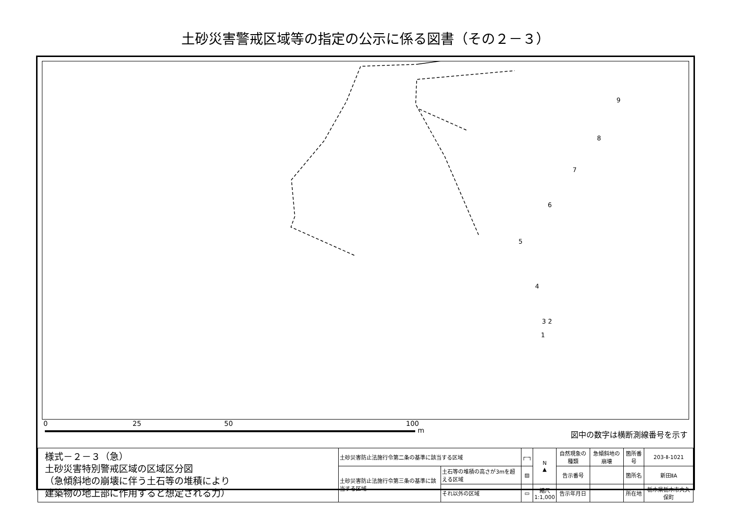土砂災害警戒区域等の指定の公示に係る図書（その２－３）
9
8
7
6
5
4
3 2
1
0 25 50 100
m 図中の数字は横断測線番号を示す
| 様式－２－３（急） 土砂災害特別警戒区域の区域区分図 （急傾斜地の崩壊に伴う土石等の堆積により 建築物の地上部に作用すると想定される力） | 土砂災害防止法施行令第二条の基準に該当する区域 | | ┌┄┐ | N ▲ | 自然現象の種類 | 急傾斜地の崩壊 | 箇所番号 | 203-Ⅱ-1021 |
| | 土砂災害防止法施行令第三条の基準に該当する区域 | 土石等の堆積の高さが3mを超える区域 | ▨ | | 告示番号 | | 箇所名 | 新田ⅡA |
| | | それ以外の区域 | ▭ | 縮尺 1:1,000 | 告示年月日 | | 所在地 | 栃木県栃木市大久保町 |